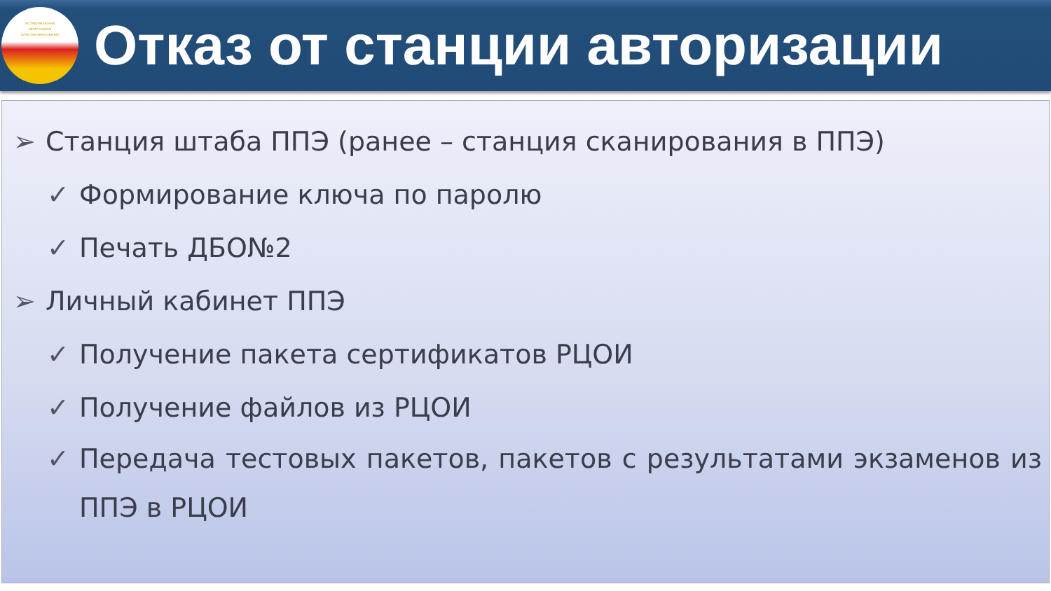РЕСПУБЛИКАНСКИЙ
ЦЕНТР ОЦЕНКИ
КАЧЕСТВА ОБРАЗОВАНИЯ
Отказ от станции авторизации
➢ Станция штаба ППЭ (ранее – станция сканирования в ППЭ)
✓ Формирование ключа по паролю
✓ Печать ДБО№2
➢ Личный кабинет ППЭ
✓ Получение пакета сертификатов РЦОИ
✓ Получение файлов из РЦОИ
✓ Передача тестовых пакетов, пакетов с результатами экзаменов из ППЭ в РЦОИ